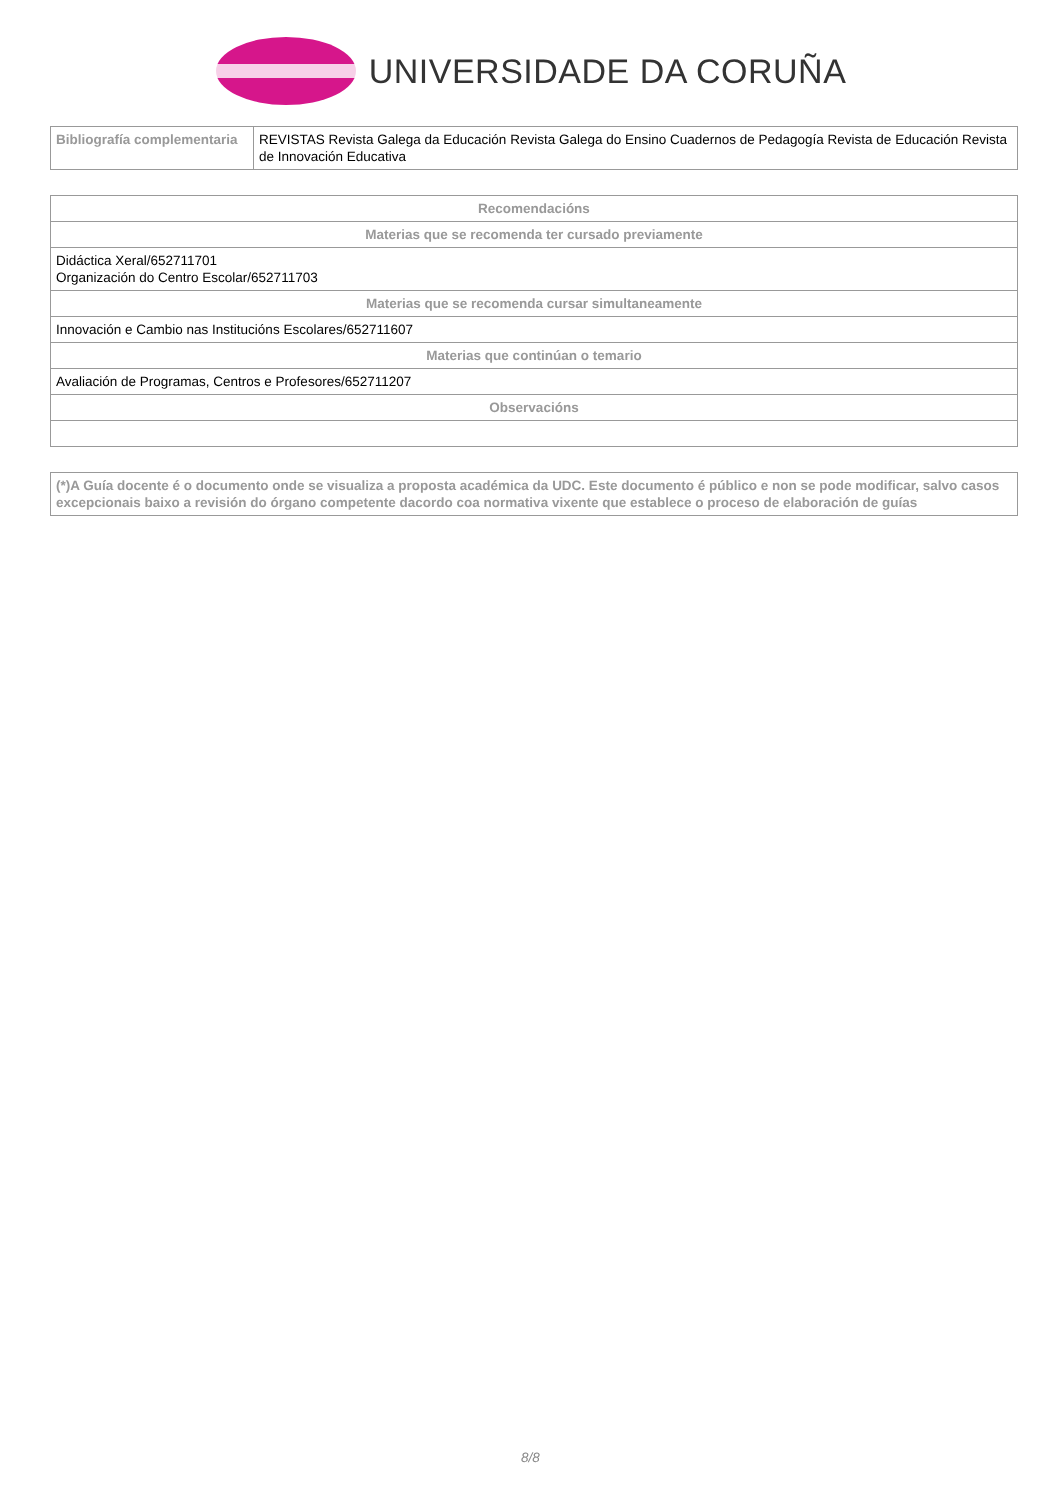UNIVERSIDADE DA CORUÑA
| Bibliografía complementaria | REVISTAS Revista Galega da Educación Revista Galega do Ensino Cuadernos de Pedagogía Revista de Educación Revista de Innovación Educativa |
| Recomendacións |
| --- |
| Materias que se recomenda ter cursado previamente |
| Didáctica Xeral/652711701 Organización do Centro Escolar/652711703 |
| Materias que se recomenda cursar simultaneamente |
| Innovación e Cambio nas Institucións Escolares/652711607 |
| Materias que continúan o temario |
| Avaliación de Programas, Centros e Profesores/652711207 |
| Observacións |
| (*)A Guía docente é o documento onde se visualiza a proposta académica da UDC. Este documento é público e non se pode modificar, salvo casos excepcionais baixo a revisión do órgano competente dacordo coa normativa vixente que establece o proceso de elaboración de guías |
8/8